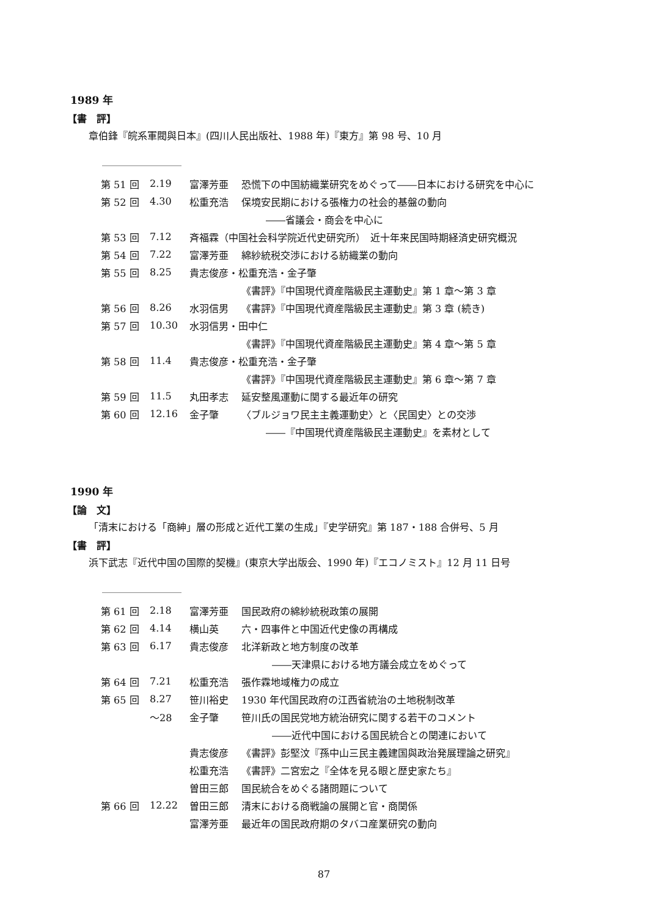1989 年
【書　評】
章伯鋒『皖系軍閥與日本』(四川人民出版社、1988 年)『東方』第 98 号、10 月
| 第 51 回 | 2.19 | 富澤芳亜 | 恐慌下の中国紡織業研究をめぐって――日本における研究を中心に |
| 第 52 回 | 4.30 | 松重充浩 | 保境安民期における張権力の社会的基盤の動向 |
| | | | ――省議会・商会を中心に |
| 第 53 回 | 7.12 | 斉福霖（中国社会科学院近代史研究所） 近十年来民国時期経済史研究概況 | |
| 第 54 回 | 7.22 | 富澤芳亜 | 綿紗統税交渉における紡織業の動向 |
| 第 55 回 | 8.25 | 貴志俊彦・松重充浩・金子肇 | |
| | | | 《書評》『中国現代資産階級民主運動史』第 1 章～第 3 章 |
| 第 56 回 | 8.26 | 水羽信男 | 《書評》『中国現代資産階級民主運動史』第 3 章 (続き) |
| 第 57 回 | 10.30 | 水羽信男・田中仁 | |
| | | | 《書評》『中国現代資産階級民主運動史』第 4 章～第 5 章 |
| 第 58 回 | 11.4 | 貴志俊彦・松重充浩・金子肇 | |
| | | | 《書評》『中国現代資産階級民主運動史』第 6 章～第 7 章 |
| 第 59 回 | 11.5 | 丸田孝志 | 延安整風運動に関する最近年の研究 |
| 第 60 回 | 12.16 | 金子肇 | 〈ブルジョワ民主主義運動史〉と〈民国史〉との交渉 |
| | | | ――『中国現代資産階級民主運動史』を素材として |
1990 年
【論　文】
「清末における「商紳」層の形成と近代工業の生成」『史学研究』第 187・188 合併号、5 月
【書　評】
浜下武志『近代中国の国際的契機』(東京大学出版会、1990 年)『エコノミスト』12 月 11 日号
| 第 61 回 | 2.18 | 富澤芳亜 | 国民政府の綿紗統税政策の展開 |
| 第 62 回 | 4.14 | 横山英 | 六・四事件と中国近代史像の再構成 |
| 第 63 回 | 6.17 | 貴志俊彦 | 北洋新政と地方制度の改革 |
| | | | ――天津県における地方議会成立をめぐって |
| 第 64 回 | 7.21 | 松重充浩 | 張作霖地域権力の成立 |
| 第 65 回 | 8.27 | 笹川裕史 | 1930 年代国民政府の江西省統治の土地税制改革 |
| | ～28 | 金子肇 | 笹川氏の国民党地方統治研究に関する若干のコメント |
| | | | ――近代中国における国民統合との関連において |
| | | 貴志俊彦 | 《書評》彭堅汶『孫中山三民主義建国與政治発展理論之研究』 |
| | | 松重充浩 | 《書評》二宮宏之『全体を見る眼と歴史家たち』 |
| | | 曽田三郎 | 国民統合をめぐる諸問題について |
| 第 66 回 | 12.22 | 曽田三郎 | 清末における商戦論の展開と官・商関係 |
| | | 富澤芳亜 | 最近年の国民政府期のタバコ産業研究の動向 |
87